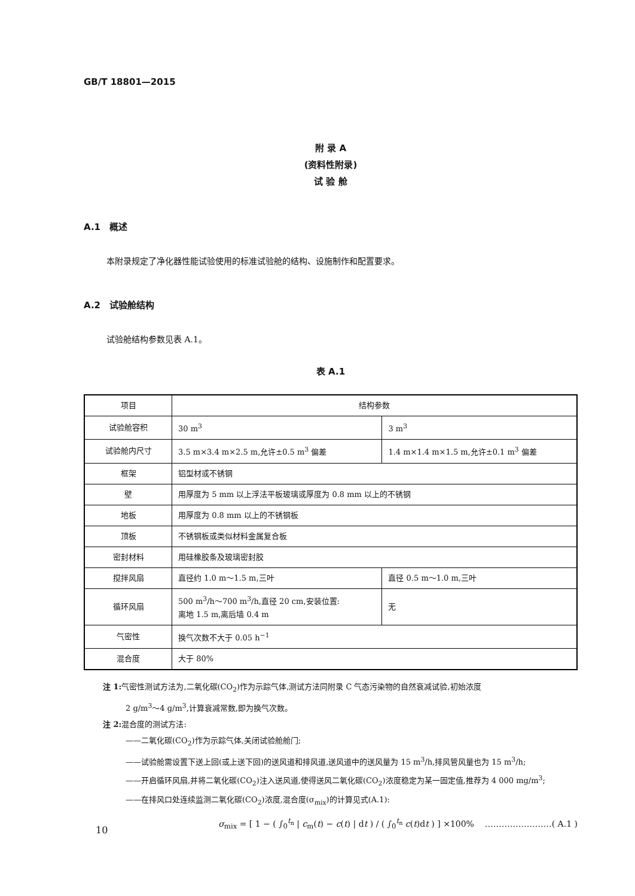GB/T 18801—2015
附 录 A
(资料性附录)
试 验 舱
A.1　概述
本附录规定了净化器性能试验使用的标准试验舱的结构、设施制作和配置要求。
A.2　试验舱结构
试验舱结构参数见表 A.1。
表 A.1
| 项目 | 结构参数 | |
| 试验舱容积 | 30 m<sup>3</sup> | 3 m<sup>3</sup> |
| 试验舱内尺寸 | 3.5 m×3.4 m×2.5 m,允许±0.5 m<sup>3</sup> 偏差 | 1.4 m×1.4 m×1.5 m,允许±0.1 m<sup>3</sup> 偏差 |
| 框架 | 铝型材或不锈钢 | |
| 壁 | 用厚度为 5 mm 以上浮法平板玻璃或厚度为 0.8 mm 以上的不锈钢 | |
| 地板 | 用厚度为 0.8 mm 以上的不锈钢板 | |
| 顶板 | 不锈钢板或类似材料金属复合板 | |
| 密封材料 | 用硅橡胶条及玻璃密封胶 | |
| 搅拌风扇 | 直径约 1.0 m～1.5 m,三叶 | 直径 0.5 m～1.0 m,三叶 |
| 循环风扇 | 500 m<sup>3</sup>/h～700 m<sup>3</sup>/h,直径 20 cm,安装位置: 离地 1.5 m,离后墙 0.4 m | 无 |
| 气密性 | 换气次数不大于 0.05 h<sup>−1</sup> | |
| 混合度 | 大于 80% | |
注 1: 气密性测试方法为,二氧化碳(CO<sub>2</sub>)作为示踪气体,测试方法同附录 C 气态污染物的自然衰减试验,初始浓度
2 g/m<sup>3</sup>～4 g/m<sup>3</sup>,计算衰减常数,即为换气次数。
注 2: 混合度的测试方法:
——二氧化碳(CO<sub>2</sub>)作为示踪气体,关闭试验舱舱门;
——试验舱需设置下送上回(或上送下回)的送风道和排风道,送风道中的送风量为 15 m<sup>3</sup>/h,排风管风量也为 15 m<sup>3</sup>/h;
——开启循环风扇,并将二氧化碳(CO<sub>2</sub>)注入送风道,使得送风二氧化碳(CO<sub>2</sub>)浓度稳定为某一固定值,推荐为 4 000 mg/m<sup>3</sup>;
——在排风口处连续监测二氧化碳(CO<sub>2</sub>)浓度,混合度(σ<sub>mix</sub>)的计算见式(A.1):
σ<sub>mix</sub> = [ 1 − ( ∫<sub>0</sub><sup>t<sub>n</sub></sup> | c<sub>m</sub>(t) − c(t) | dt ) / ( ∫<sub>0</sub><sup>t<sub>n</sub></sup> c(t)dt ) ] ×100% ……………………( A.1 )
10